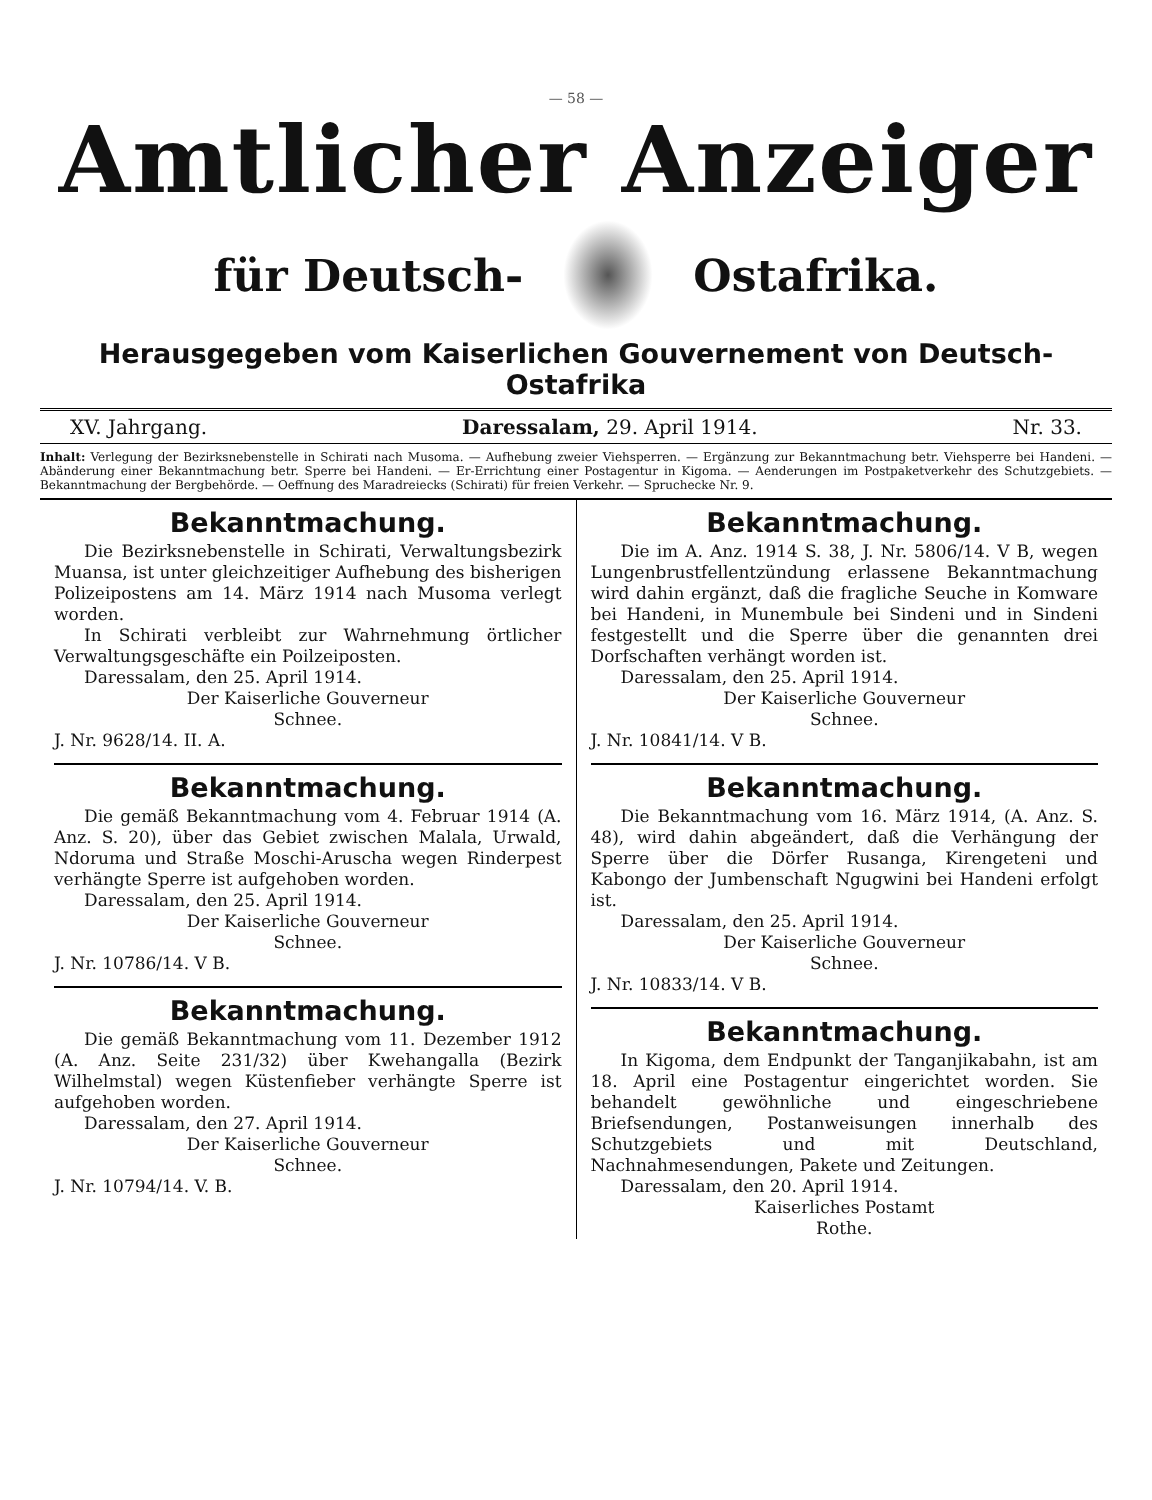— 58 —
Amtlicher Anzeiger
für Deutsch- Ostafrika.
Herausgegeben vom Kaiserlichen Gouvernement von Deutsch-Ostafrika
XV. Jahrgang. Daressalam, 29. April 1914. Nr. 33.
Inhalt: Verlegung der Bezirksnebenstelle in Schirati nach Musoma. — Aufhebung zweier Viehsperren. — Ergänzung zur Bekanntmachung betr. Viehsperre bei Handeni. — Abänderung einer Bekanntmachung betr. Sperre bei Handeni. — Er-Errichtung einer Postagentur in Kigoma. — Aenderungen im Postpaketverkehr des Schutzgebiets. — Bekanntmachung der Bergbehörde. — Oeffnung des Maradreiecks (Schirati) für freien Verkehr. — Spruchecke Nr. 9.
Bekanntmachung.
Die Bezirksnebenstelle in Schirati, Verwaltungsbezirk Muansa, ist unter gleichzeitiger Aufhebung des bisherigen Polizeipostens am 14. März 1914 nach Musoma verlegt worden.
In Schirati verbleibt zur Wahrnehmung örtlicher Verwaltungsgeschäfte ein Poilzeiposten.
Daressalam, den 25. April 1914.
Der Kaiserliche Gouverneur
Schnee.
J. Nr. 9628/14. II. A.
Bekanntmachung.
Die gemäß Bekanntmachung vom 4. Februar 1914 (A. Anz. S. 20), über das Gebiet zwischen Malala, Urwald, Ndoruma und Straße Moschi-Aruscha wegen Rinderpest verhängte Sperre ist aufgehoben worden.
Daressalam, den 25. April 1914.
Der Kaiserliche Gouverneur
Schnee.
J. Nr. 10786/14. V B.
Bekanntmachung.
Die gemäß Bekanntmachung vom 11. Dezember 1912 (A. Anz. Seite 231/32) über Kwehangalla (Bezirk Wilhelmstal) wegen Küstenfieber verhängte Sperre ist aufgehoben worden.
Daressalam, den 27. April 1914.
Der Kaiserliche Gouverneur
Schnee.
J. Nr. 10794/14. V. B.
Bekanntmachung.
Die im A. Anz. 1914 S. 38, J. Nr. 5806/14. V B, wegen Lungenbrustfellentzündung erlassene Bekanntmachung wird dahin ergänzt, daß die fragliche Seuche in Komware bei Handeni, in Munembule bei Sindeni und in Sindeni festgestellt und die Sperre über die genannten drei Dorfschaften verhängt worden ist.
Daressalam, den 25. April 1914.
Der Kaiserliche Gouverneur
Schnee.
J. Nr. 10841/14. V B.
Bekanntmachung.
Die Bekanntmachung vom 16. März 1914, (A. Anz. S. 48), wird dahin abgeändert, daß die Verhängung der Sperre über die Dörfer Rusanga, Kirengeteni und Kabongo der Jumbenschaft Ngugwini bei Handeni erfolgt ist.
Daressalam, den 25. April 1914.
Der Kaiserliche Gouverneur
Schnee.
J. Nr. 10833/14. V B.
Bekanntmachung.
In Kigoma, dem Endpunkt der Tanganjikabahn, ist am 18. April eine Postagentur eingerichtet worden. Sie behandelt gewöhnliche und eingeschriebene Briefsendungen, Postanweisungen innerhalb des Schutzgebiets und mit Deutschland, Nachnahmesendungen, Pakete und Zeitungen.
Daressalam, den 20. April 1914.
Kaiserliches Postamt
Rothe.